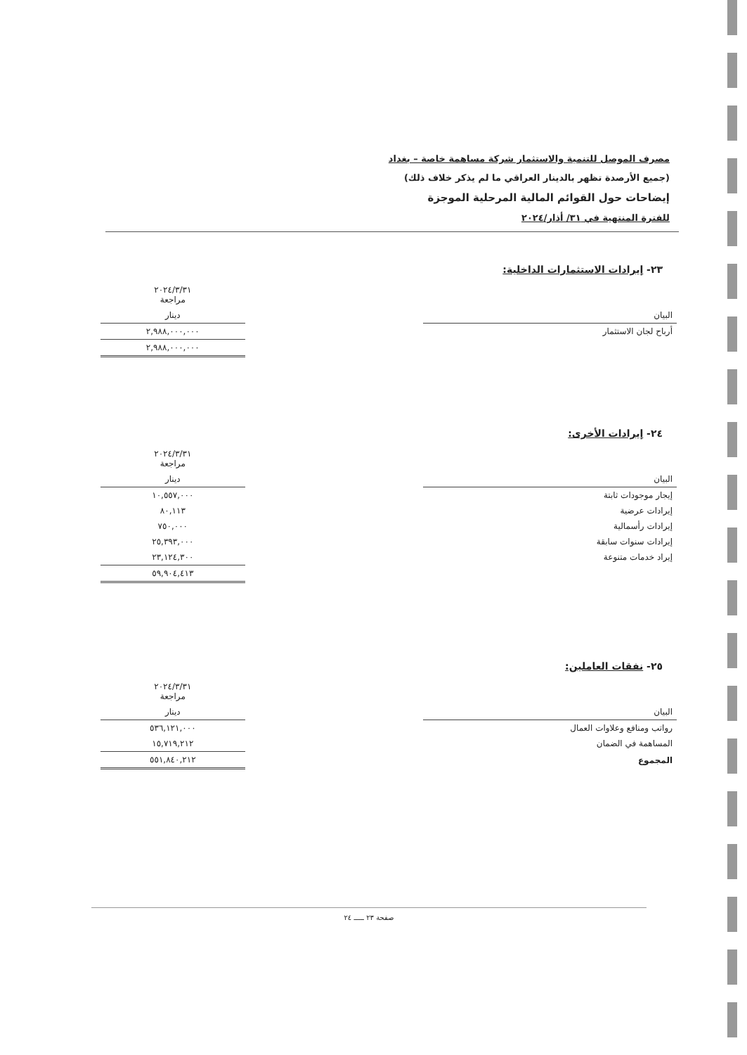مصرف الموصل للتنمية والاستثمار شركة مساهمة خاصة – بغداد
(جميع الأرصدة تظهر بالدينار العراقي ما لم يذكر خلاف ذلك)
إيضاحات حول القوائم المالية المرحلية الموجزة
للفترة المنتهية في ٣١/ أذار/٢٠٢٤
٢٣- إيرادات الاستثمارات الداخلية:
| | | ٢٠٢٤/٣/٣١ مراجعة |
| --- | --- | --- |
| البيان | | دينار |
| أرباح لجان الاستثمار | | ٢,٩٨٨,٠٠٠,٠٠٠ |
| | | ٢,٩٨٨,٠٠٠,٠٠٠ |
٢٤- إيرادات الأخرى:
| | | ٢٠٢٤/٣/٣١ مراجعة |
| --- | --- | --- |
| البيان | | دينار |
| إيجار موجودات ثابتة | | ١٠,٥٥٧,٠٠٠ |
| إيرادات عرضية | | ٨٠,١١٣ |
| إيرادات رأسمالية | | ٧٥٠,٠٠٠ |
| إيرادات سنوات سابقة | | ٢٥,٣٩٣,٠٠٠ |
| إيراد خدمات متنوعة | | ٢٣,١٢٤,٣٠٠ |
| | | ٥٩,٩٠٤,٤١٣ |
٢٥- نفقات العاملين:
| | | ٢٠٢٤/٣/٣١ مراجعة |
| --- | --- | --- |
| البيان | | دينار |
| رواتب ومنافع وعلاوات العمال | | ٥٣٦,١٢١,٠٠٠ |
| المساهمة في الضمان | | ١٥,٧١٩,٢١٢ |
| المجموع | | ٥٥١,٨٤٠,٢١٢ |
صفحة ٢٣ ـــــ ٢٤